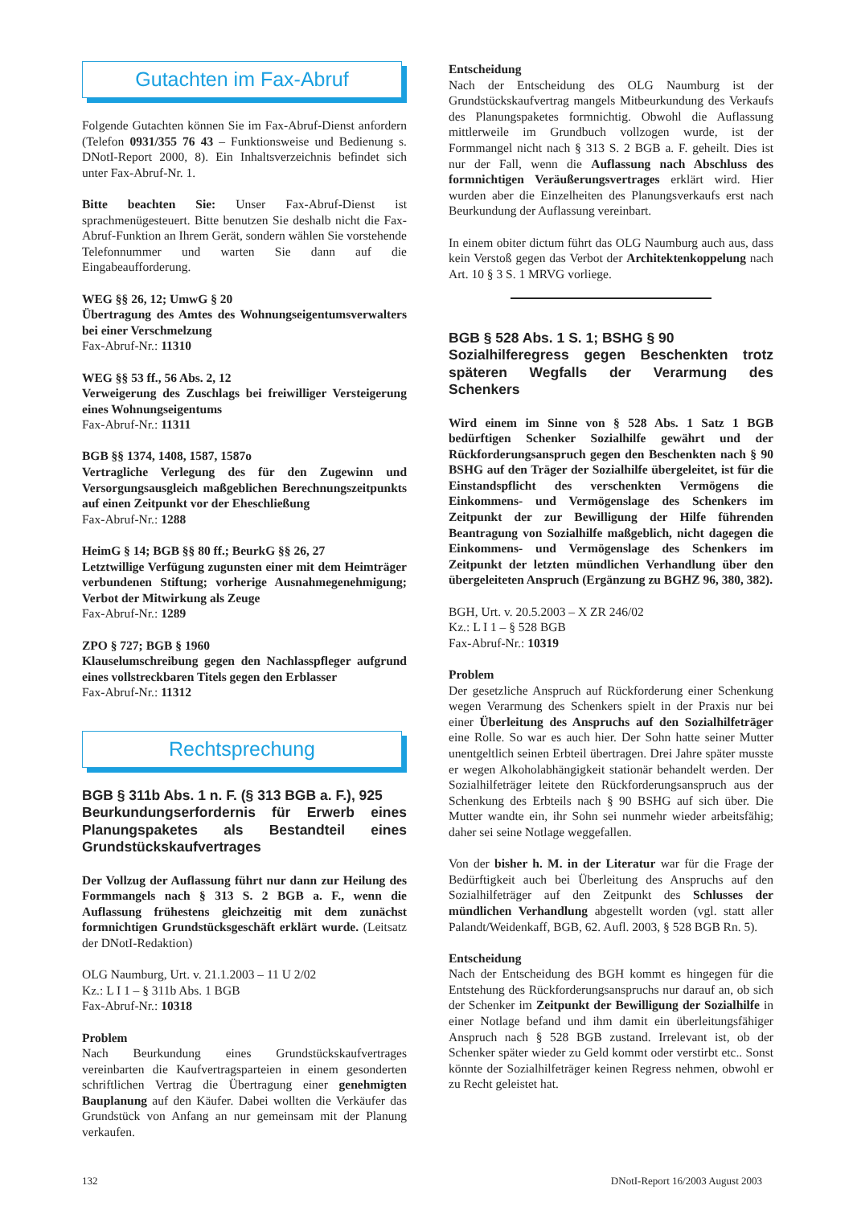Gutachten im Fax-Abruf
Folgende Gutachten können Sie im Fax-Abruf-Dienst anfordern (Telefon 0931/355 76 43 – Funktionsweise und Bedienung s. DNotI-Report 2000, 8). Ein Inhaltsverzeichnis befindet sich unter Fax-Abruf-Nr. 1.
Bitte beachten Sie: Unser Fax-Abruf-Dienst ist sprachmenügesteuert. Bitte benutzen Sie deshalb nicht die Fax-Abruf-Funktion an Ihrem Gerät, sondern wählen Sie vorstehende Telefonnummer und warten Sie dann auf die Eingabeaufforderung.
WEG §§ 26, 12; UmwG § 20
Übertragung des Amtes des Wohnungseigentumsverwalters bei einer Verschmelzung
Fax-Abruf-Nr.: 11310
WEG §§ 53 ff., 56 Abs. 2, 12
Verweigerung des Zuschlags bei freiwilliger Versteigerung eines Wohnungseigentums
Fax-Abruf-Nr.: 11311
BGB §§ 1374, 1408, 1587, 1587o
Vertragliche Verlegung des für den Zugewinn und Versorgungsausgleich maßgeblichen Berechnungszeitpunkts auf einen Zeitpunkt vor der Eheschließung
Fax-Abruf-Nr.: 1288
HeimG § 14; BGB §§ 80 ff.; BeurkG §§ 26, 27
Letztwillige Verfügung zugunsten einer mit dem Heimträger verbundenen Stiftung; vorherige Ausnahmegenehmigung; Verbot der Mitwirkung als Zeuge
Fax-Abruf-Nr.: 1289
ZPO § 727; BGB § 1960
Klauselumschreibung gegen den Nachlasspfleger aufgrund eines vollstreckbaren Titels gegen den Erblasser
Fax-Abruf-Nr.: 11312
Rechtsprechung
BGB § 311b Abs. 1 n. F. (§ 313 BGB a. F.), 925
Beurkundungserfordernis für Erwerb eines Planungspaketes als Bestandteil eines Grundstückskaufvertrages
Der Vollzug der Auflassung führt nur dann zur Heilung des Formmangels nach § 313 S. 2 BGB a. F., wenn die Auflassung frühestens gleichzeitig mit dem zunächst formnichtigen Grundstücksgeschäft erklärt wurde. (Leitsatz der DNotI-Redaktion)
OLG Naumburg, Urt. v. 21.1.2003 – 11 U 2/02
Kz.: L I 1 – § 311b Abs. 1 BGB
Fax-Abruf-Nr.: 10318
Problem
Nach Beurkundung eines Grundstückskaufvertrages vereinbarten die Kaufvertragsparteien in einem gesonderten schriftlichen Vertrag die Übertragung einer genehmigten Bauplanung auf den Käufer. Dabei wollten die Verkäufer das Grundstück von Anfang an nur gemeinsam mit der Planung verkaufen.
Entscheidung
Nach der Entscheidung des OLG Naumburg ist der Grundstückskaufvertrag mangels Mitbeurkundung des Verkaufs des Planungspaketes formnichtig. Obwohl die Auflassung mittlerweile im Grundbuch vollzogen wurde, ist der Formmangel nicht nach § 313 S. 2 BGB a. F. geheilt. Dies ist nur der Fall, wenn die Auflassung nach Abschluss des formnichtigen Veräußerungsvertrages erklärt wird. Hier wurden aber die Einzelheiten des Planungsverkaufs erst nach Beurkundung der Auflassung vereinbart.
In einem obiter dictum führt das OLG Naumburg auch aus, dass kein Verstoß gegen das Verbot der Architektenkoppelung nach Art. 10 § 3 S. 1 MRVG vorliege.
BGB § 528 Abs. 1 S. 1; BSHG § 90
Sozialhilferegress gegen Beschenkten trotz späteren Wegfalls der Verarmung des Schenkers
Wird einem im Sinne von § 528 Abs. 1 Satz 1 BGB bedürftigen Schenker Sozialhilfe gewährt und der Rückforderungsanspruch gegen den Beschenkten nach § 90 BSHG auf den Träger der Sozialhilfe übergeleitet, ist für die Einstandspflicht des verschenkten Vermögens die Einkommens- und Vermögenslage des Schenkers im Zeitpunkt der zur Bewilligung der Hilfe führenden Beantragung von Sozialhilfe maßgeblich, nicht dagegen die Einkommens- und Vermögenslage des Schenkers im Zeitpunkt der letzten mündlichen Verhandlung über den übergeleiteten Anspruch (Ergänzung zu BGHZ 96, 380, 382).
BGH, Urt. v. 20.5.2003 – X ZR 246/02
Kz.: L I 1 – § 528 BGB
Fax-Abruf-Nr.: 10319
Problem
Der gesetzliche Anspruch auf Rückforderung einer Schenkung wegen Verarmung des Schenkers spielt in der Praxis nur bei einer Überleitung des Anspruchs auf den Sozialhilfeträger eine Rolle. So war es auch hier. Der Sohn hatte seiner Mutter unentgeltlich seinen Erbteil übertragen. Drei Jahre später musste er wegen Alkoholabhängigkeit stationär behandelt werden. Der Sozialhilfeträger leitete den Rückforderungsanspruch aus der Schenkung des Erbteils nach § 90 BSHG auf sich über. Die Mutter wandte ein, ihr Sohn sei nunmehr wieder arbeitsfähig; daher sei seine Notlage weggefallen.
Von der bisher h. M. in der Literatur war für die Frage der Bedürftigkeit auch bei Überleitung des Anspruchs auf den Sozialhilfeträger auf den Zeitpunkt des Schlusses der mündlichen Verhandlung abgestellt worden (vgl. statt aller Palandt/Weidenkaff, BGB, 62. Aufl. 2003, § 528 BGB Rn. 5).
Entscheidung
Nach der Entscheidung des BGH kommt es hingegen für die Entstehung des Rückforderungsanspruchs nur darauf an, ob sich der Schenker im Zeitpunkt der Bewilligung der Sozialhilfe in einer Notlage befand und ihm damit ein überleitungsfähiger Anspruch nach § 528 BGB zustand. Irrelevant ist, ob der Schenker später wieder zu Geld kommt oder verstirbt etc.. Sonst könnte der Sozialhilfeträger keinen Regress nehmen, obwohl er zu Recht geleistet hat.
132 DNotI-Report 16/2003 August 2003